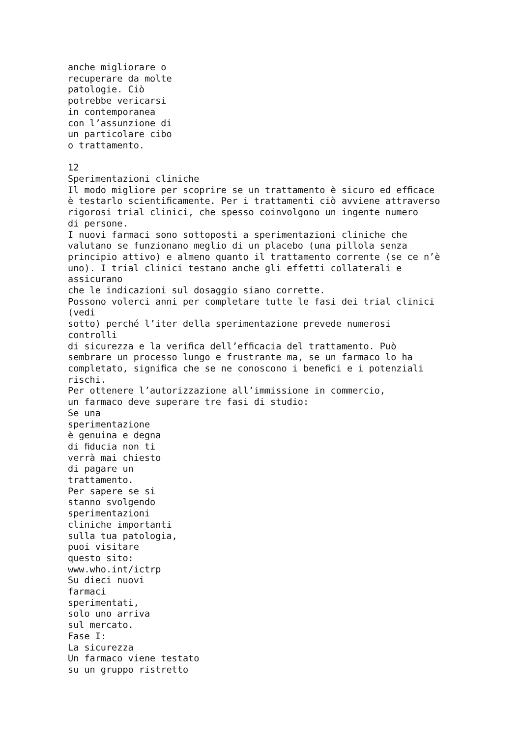anche migliorare o
recuperare da molte
patologie. Ciò
potrebbe vericarsi
in contemporanea
con l’assunzione di
un particolare cibo
o trattamento.

12
Sperimentazioni cliniche
Il modo migliore per scoprire se un trattamento è sicuro ed efﬁcace
è testarlo scientiﬁcamente. Per i trattamenti ciò avviene attraverso
rigorosi trial clinici, che spesso coinvolgono un ingente numero
di persone.
I nuovi farmaci sono sottoposti a sperimentazioni cliniche che
valutano se funzionano meglio di un placebo (una pillola senza
principio attivo) e almeno quanto il trattamento corrente (se ce n’è
uno). I trial clinici testano anche gli effetti collaterali e
assicurano
che le indicazioni sul dosaggio siano corrette.
Possono volerci anni per completare tutte le fasi dei trial clinici
(vedi
sotto) perché l’iter della sperimentazione prevede numerosi
controlli
di sicurezza e la veriﬁca dell’efﬁcacia del trattamento. Può
sembrare un processo lungo e frustrante ma, se un farmaco lo ha
completato, signiﬁca che se ne conoscono i beneﬁci e i potenziali
rischi.
Per ottenere l’autorizzazione all’immissione in commercio,
un farmaco deve superare tre fasi di studio:
Se una
sperimentazione
è genuina e degna
di ﬁducia non ti
verrà mai chiesto
di pagare un
trattamento.
Per sapere se si
stanno svolgendo
sperimentazioni
cliniche importanti
sulla tua patologia,
puoi visitare
questo sito:
www.who.int/ictrp
Su dieci nuovi
farmaci
sperimentati,
solo uno arriva
sul mercato.
Fase I:
La sicurezza
Un farmaco viene testato
su un gruppo ristretto